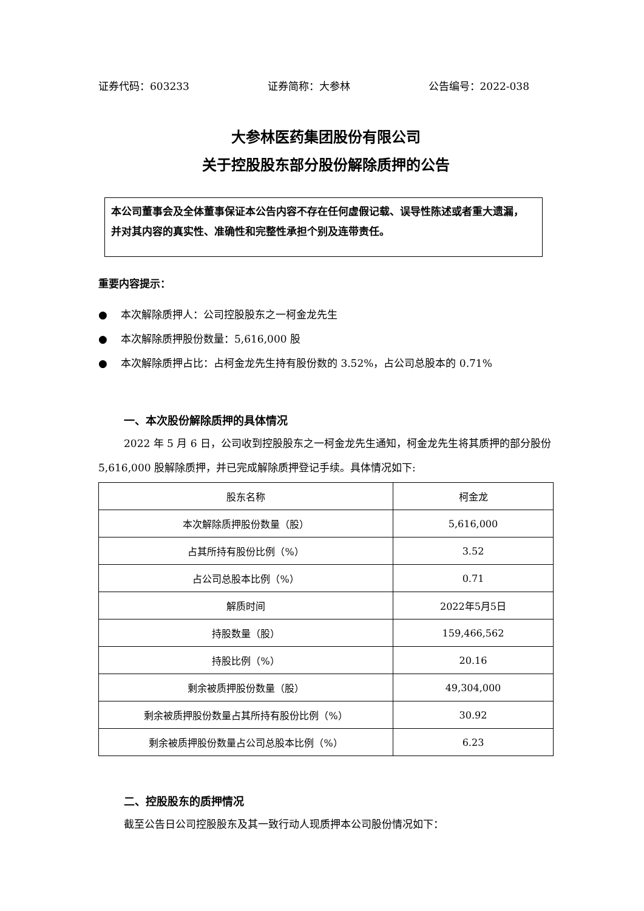证券代码：603233 证券简称：大参林 公告编号：2022-038
大参林医药集团股份有限公司
关于控股股东部分股份解除质押的公告
本公司董事会及全体董事保证本公告内容不存在任何虚假记载、误导性陈述或者重大遗漏， 并对其内容的真实性、准确性和完整性承担个别及连带责任。
重要内容提示：
● 本次解除质押人：公司控股股东之一柯金龙先生
● 本次解除质押股份数量：5,616,000 股
● 本次解除质押占比：占柯金龙先生持有股份数的 3.52%，占公司总股本的 0.71%
一、本次股份解除质押的具体情况
2022 年 5 月 6 日，公司收到控股股东之一柯金龙先生通知，柯金龙先生将其质押的部分股份 5,616,000 股解除质押，并已完成解除质押登记手续。具体情况如下:
| 股东名称 | 柯金龙 |
| 本次解除质押股份数量（股） | 5,616,000 |
| 占其所持有股份比例（%） | 3.52 |
| 占公司总股本比例（%） | 0.71 |
| 解质时间 | 2022年5月5日 |
| 持股数量（股） | 159,466,562 |
| 持股比例（%） | 20.16 |
| 剩余被质押股份数量（股） | 49,304,000 |
| 剩余被质押股份数量占其所持有股份比例（%） | 30.92 |
| 剩余被质押股份数量占公司总股本比例（%） | 6.23 |
二、控股股东的质押情况
截至公告日公司控股股东及其一致行动人现质押本公司股份情况如下：